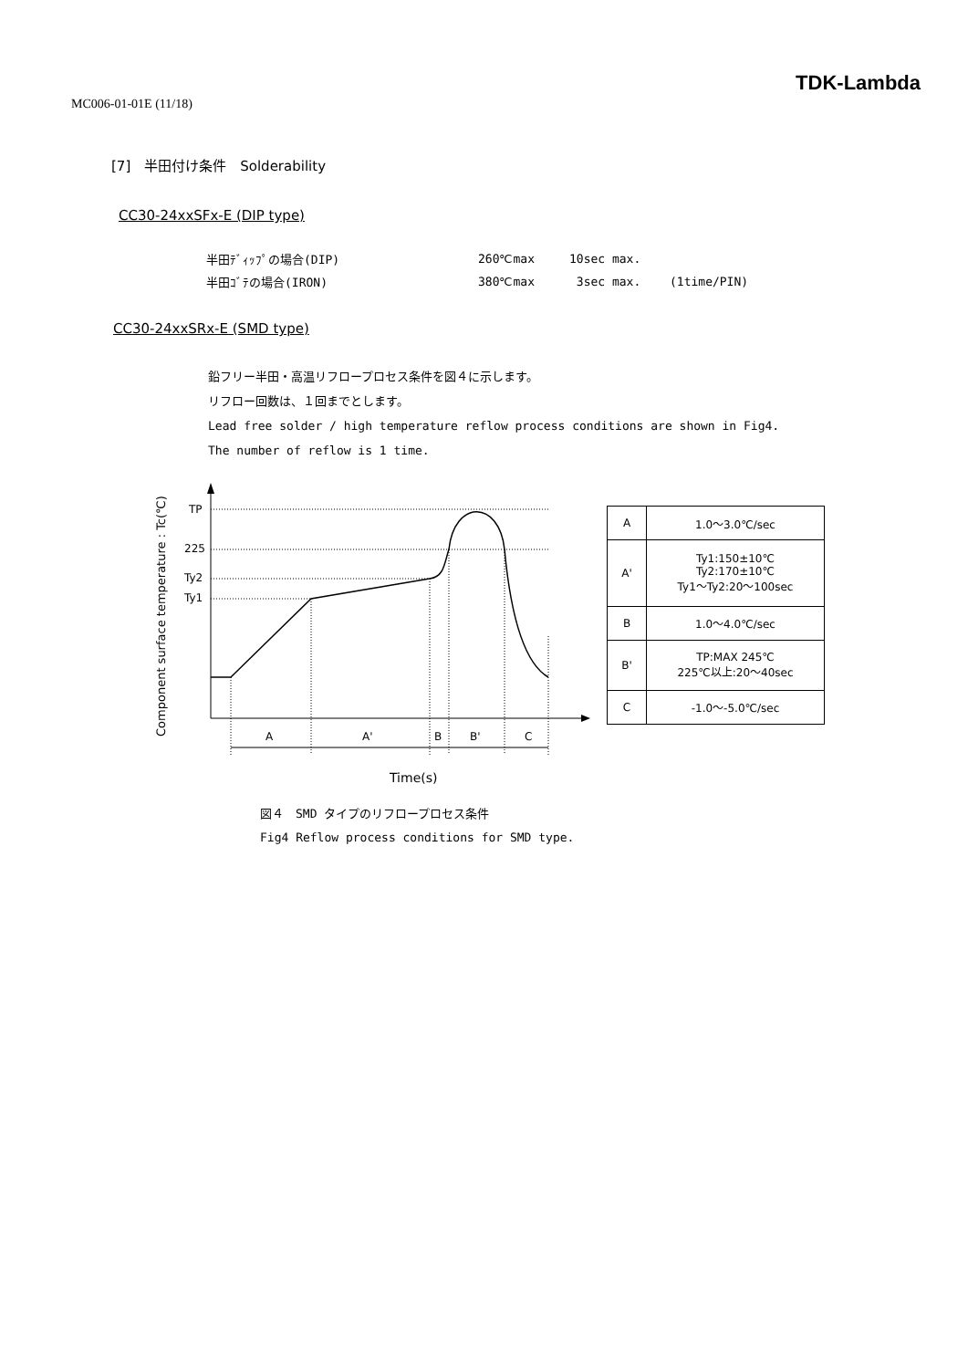MC006-01-01E (11/18)
TDK-Lambda
[7]　半田付け条件　Solderability
CC30-24xxSFx-E (DIP type)
| 半田ﾃﾞｨｯﾌﾟの場合(DIP) | 260℃max | 10sec max. | |
| 半田ｺﾞﾃの場合(IRON) | 380℃max | 3sec max. | (1time/PIN) |
CC30-24xxSRx-E (SMD type)
鉛フリー半田・高温リフロープロセス条件を図４に示します。
リフロー回数は、１回までとします。
Lead free solder / high temperature reflow process conditions are shown in Fig4.
The number of reflow is 1 time.
Component surface temperature : Tc(℃)
TP
225
Ty2
Ty1
A
A'
B
B'
C
Time(s)
| A | 1.0～3.0℃/sec |
| A' | Ty1:150±10℃ Ty2:170±10℃ Ty1～Ty2:20～100sec |
| B | 1.0～4.0℃/sec |
| B' | TP:MAX 245℃ 225℃以上:20～40sec |
| C | -1.0～-5.0℃/sec |
図４　SMD タイプのリフロープロセス条件
Fig4 Reflow process conditions for SMD type.